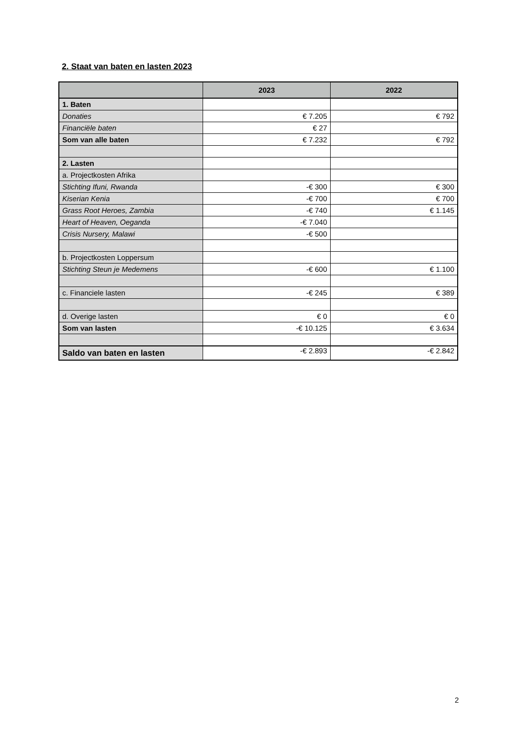2. Staat van baten en lasten 2023
| | 2023 | 2022 |
| --- | --- | --- |
| 1. Baten | | |
| Donaties | € 7.205 | € 792 |
| Financiële baten | € 27 | |
| Som van alle baten | € 7.232 | € 792 |
| 2. Lasten | | |
| a. Projectkosten Afrika | | |
| Stichting Ifuni, Rwanda | -€ 300 | € 300 |
| Kiserian Kenia | -€ 700 | € 700 |
| Grass Root Heroes, Zambia | -€ 740 | € 1.145 |
| Heart of Heaven, Oeganda | -€ 7.040 | |
| Crisis Nursery, Malawi | -€ 500 | |
| b. Projectkosten Loppersum | | |
| Stichting Steun je Medemens | -€ 600 | € 1.100 |
| c. Financiele lasten | -€ 245 | € 389 |
| d. Overige lasten | € 0 | € 0 |
| Som van lasten | -€ 10.125 | € 3.634 |
| Saldo van baten en lasten | -€ 2.893 | -€ 2.842 |
2